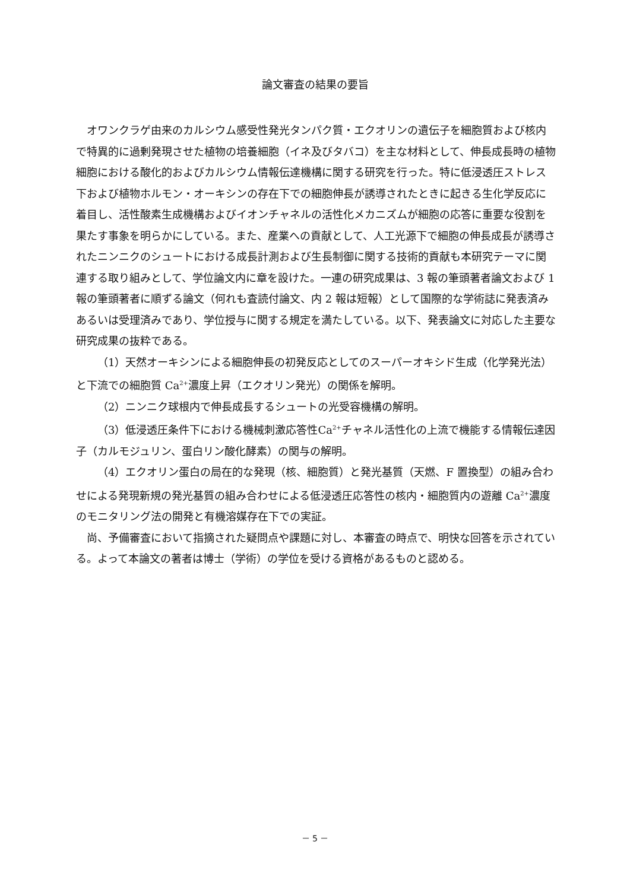論文審査の結果の要旨
オワンクラゲ由来のカルシウム感受性発光タンパク質・エクオリンの遺伝子を細胞質および核内で特異的に過剰発現させた植物の培養細胞（イネ及びタバコ）を主な材料として、伸長成長時の植物細胞における酸化的およびカルシウム情報伝達機構に関する研究を行った。特に低浸透圧ストレス下および植物ホルモン・オーキシンの存在下での細胞伸長が誘導されたときに起きる生化学反応に着目し、活性酸素生成機構およびイオンチャネルの活性化メカニズムが細胞の応答に重要な役割を果たす事象を明らかにしている。また、産業への貢献として、人工光源下で細胞の伸長成長が誘導されたニンニクのシュートにおける成長計測および生長制御に関する技術的貢献も本研究テーマに関連する取り組みとして、学位論文内に章を設けた。一連の研究成果は、3 報の筆頭著者論文および 1 報の筆頭著者に順ずる論文（何れも査読付論文、内 2 報は短報）として国際的な学術誌に発表済みあるいは受理済みであり、学位授与に関する規定を満たしている。以下、発表論文に対応した主要な研究成果の抜粋である。
（1）天然オーキシンによる細胞伸長の初発反応としてのスーパーオキシド生成（化学発光法）と下流での細胞質 Ca<sup>2+</sup>濃度上昇（エクオリン発光）の関係を解明。
（2）ニンニク球根内で伸長成長するシュートの光受容機構の解明。
（3）低浸透圧条件下における機械刺激応答性Ca<sup>2+</sup>チャネル活性化の上流で機能する情報伝達因子（カルモジュリン、蛋白リン酸化酵素）の関与の解明。
（4）エクオリン蛋白の局在的な発現（核、細胞質）と発光基質（天燃、F 置換型）の組み合わせによる発現新規の発光基質の組み合わせによる低浸透圧応答性の核内・細胞質内の遊離 Ca<sup>2+</sup>濃度のモニタリング法の開発と有機溶媒存在下での実証。
尚、予備審査において指摘された疑問点や課題に対し、本審査の時点で、明快な回答を示されている。よって本論文の著者は博士（学術）の学位を受ける資格があるものと認める。
－ 5 －